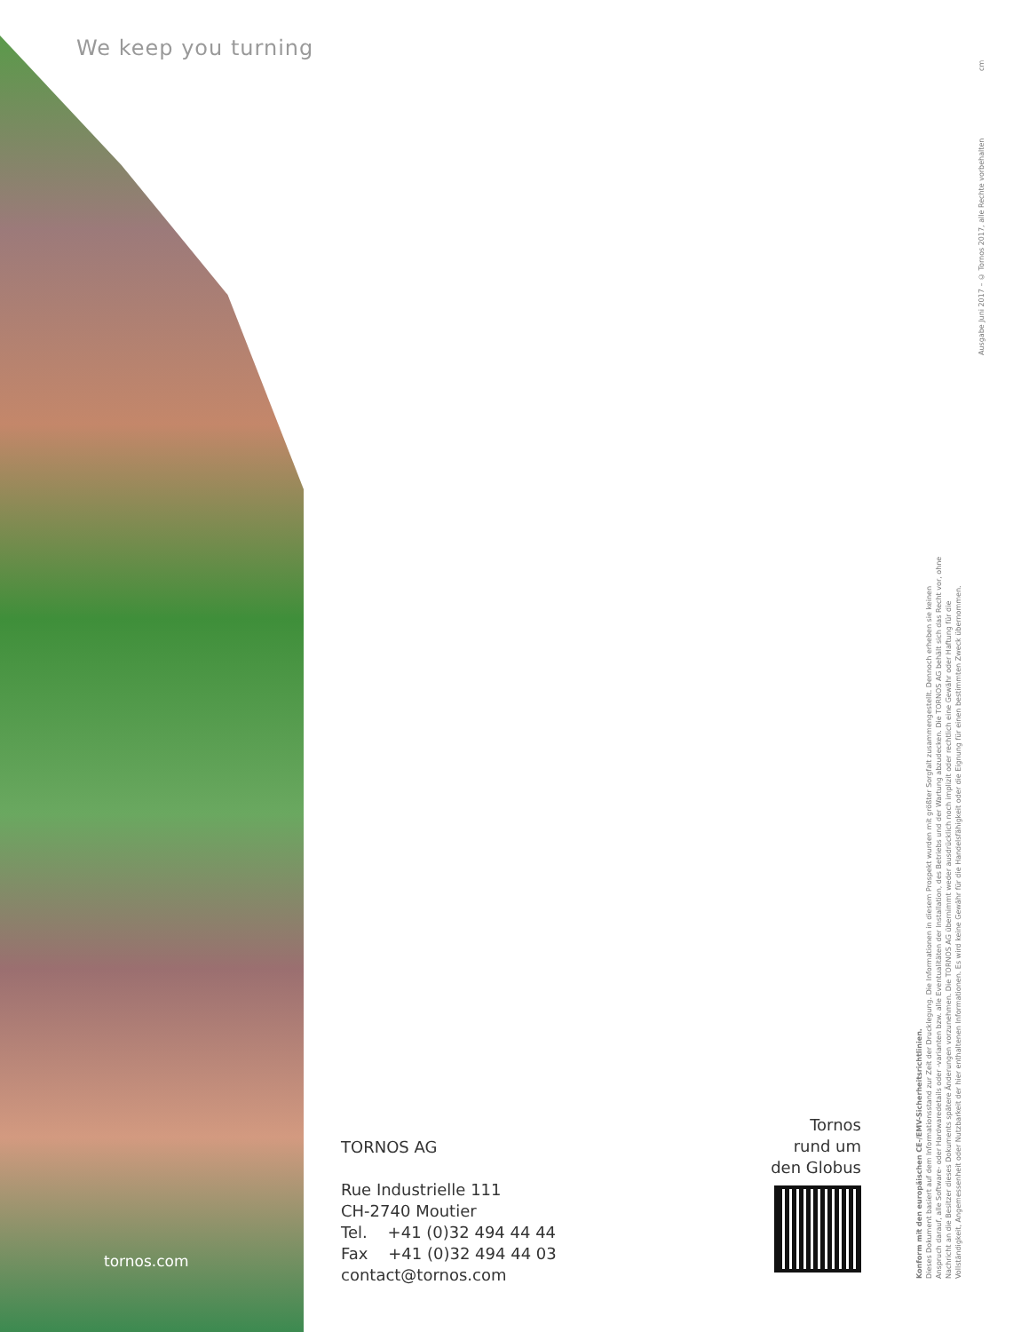We keep you turning
tornos.com
TORNOS AG
Rue Industrielle 111
CH-2740 Moutier
Tel. +41 (0)32 494 44 44
Fax +41 (0)32 494 44 03
contact@tornos.com
Tornos
rund um
den Globus
Konform mit den europäischen CE-/EMV-Sicherheitsrichtlinien.
Dieses Dokument basiert auf dem Informationsstand zur Zeit der Drucklegung. Die Informationen in diesem Prospekt wurden mit größter Sorgfalt zusammengestellt. Dennoch erheben sie keinen Anspruch darauf, alle Software- oder Hardwaredetails oder -varianten bzw. alle Eventualitäten der Installation, des Betriebs und der Wartung abzudecken. Die TORNOS AG behält sich das Recht vor, ohne Nachricht an die Besitzer dieses Dokuments spätere Änderungen vorzunehmen. Die TORNOS AG übernimmt weder ausdrücklich noch implizit oder rechtlich eine Gewähr oder Haftung für die Vollständigkeit, Angemessenheit oder Nutzbarkeit der hier enthaltenen Informationen. Es wird keine Gewähr für die Handelsfähigkeit oder die Eignung für einen bestimmten Zweck übernommen.
Ausgabe Juni 2017 – © Tornos 2017, alle Rechte vorbehalten
cm